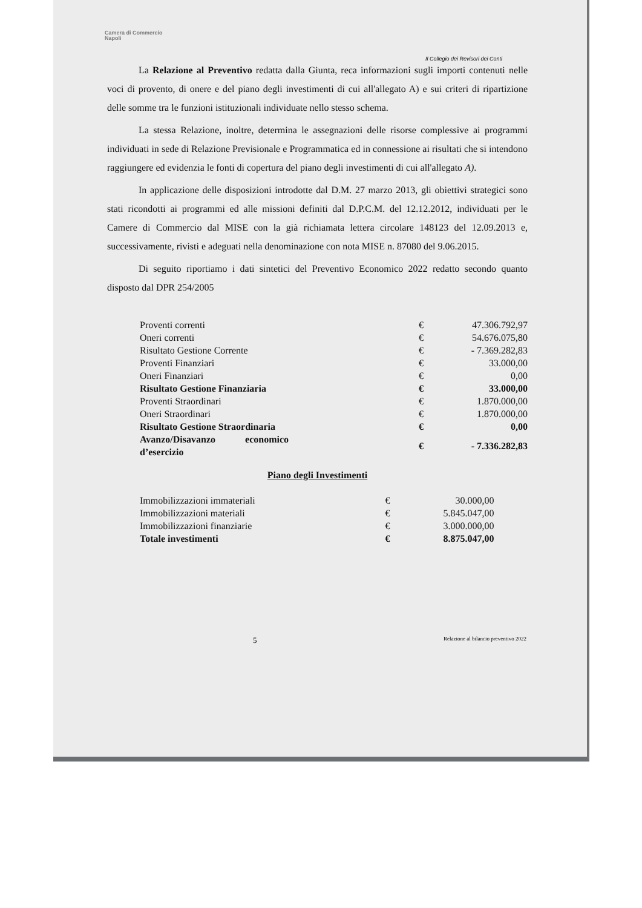Camera di Commercio
Napoli
Il Collegio dei Revisori dei Conti
La Relazione al Preventivo redatta dalla Giunta, reca informazioni sugli importi contenuti nelle voci di provento, di onere e del piano degli investimenti di cui all'allegato A) e sui criteri di ripartizione delle somme tra le funzioni istituzionali individuate nello stesso schema.
La stessa Relazione, inoltre, determina le assegnazioni delle risorse complessive ai programmi individuati in sede di Relazione Previsionale e Programmatica ed in connessione ai risultati che si intendono raggiungere ed evidenzia le fonti di copertura del piano degli investimenti di cui all'allegato A).
In applicazione delle disposizioni introdotte dal D.M. 27 marzo 2013, gli obiettivi strategici sono stati ricondotti ai programmi ed alle missioni definiti dal D.P.C.M. del 12.12.2012, individuati per le Camere di Commercio dal MISE con la già richiamata lettera circolare 148123 del 12.09.2013 e, successivamente, rivisti e adeguati nella denominazione con nota MISE n. 87080 del 9.06.2015.
Di seguito riportiamo i dati sintetici del Preventivo Economico 2022 redatto secondo quanto disposto dal DPR 254/2005
| Proventi correnti | € | 47.306.792,97 |
| Oneri correnti | € | 54.676.075,80 |
| Risultato Gestione Corrente | € | - 7.369.282,83 |
| Proventi Finanziari | € | 33.000,00 |
| Oneri Finanziari | € | 0,00 |
| Risultato Gestione Finanziaria | € | 33.000,00 |
| Proventi Straordinari | € | 1.870.000,00 |
| Oneri Straordinari | € | 1.870.000,00 |
| Risultato Gestione Straordinaria | € | 0,00 |
| Avanzo/Disavanzo economico d’esercizio | € | - 7.336.282,83 |
Piano degli Investimenti
| Immobilizzazioni immateriali | € | 30.000,00 |
| Immobilizzazioni materiali | € | 5.845.047,00 |
| Immobilizzazioni finanziarie | € | 3.000.000,00 |
| Totale investimenti | € | 8.875.047,00 |
5 Relazione al bilancio preventivo 2022